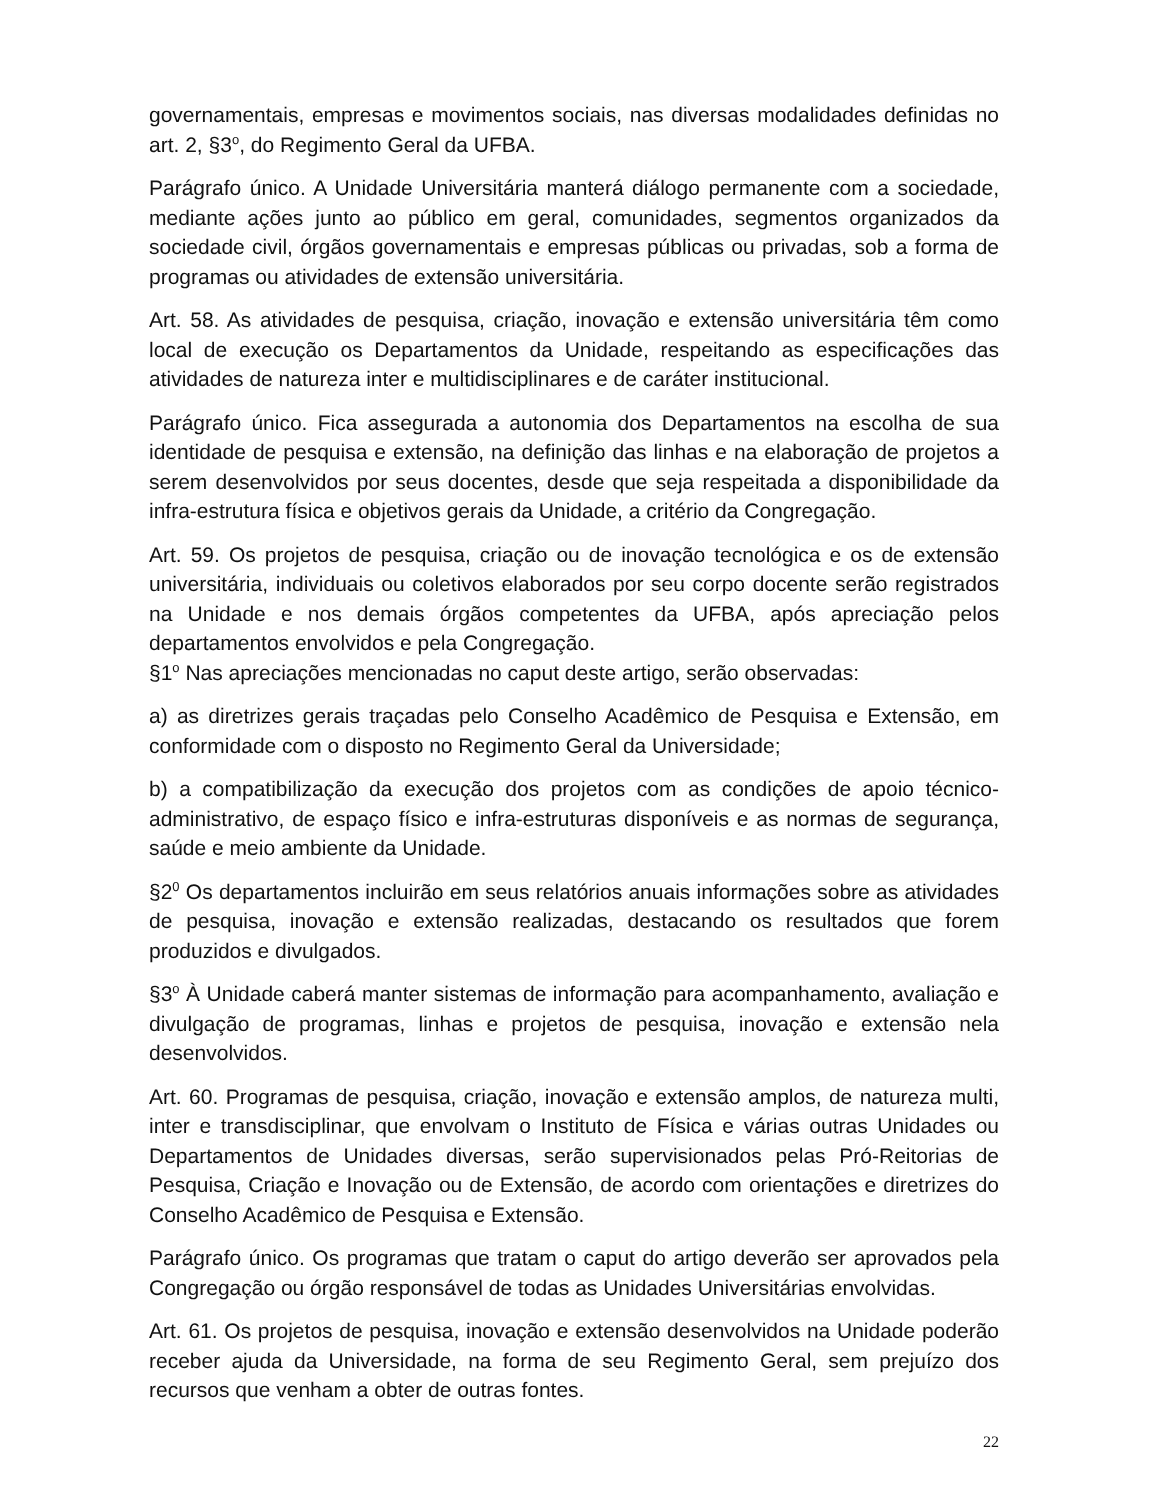governamentais, empresas e movimentos sociais, nas diversas modalidades definidas no art. 2, §3<sup>o</sup>, do Regimento Geral da UFBA.
Parágrafo único. A Unidade Universitária manterá diálogo permanente com a sociedade, mediante ações junto ao público em geral, comunidades, segmentos organizados da sociedade civil, órgãos governamentais e empresas públicas ou privadas, sob a forma de programas ou atividades de extensão universitária.
Art. 58. As atividades de pesquisa, criação, inovação e extensão universitária têm como local de execução os Departamentos da Unidade, respeitando as especificações das atividades de natureza inter e multidisciplinares e de caráter institucional.
Parágrafo único. Fica assegurada a autonomia dos Departamentos na escolha de sua identidade de pesquisa e extensão, na definição das linhas e na elaboração de projetos a serem desenvolvidos por seus docentes, desde que seja respeitada a disponibilidade da infra-estrutura física e objetivos gerais da Unidade, a critério da Congregação.
Art. 59. Os projetos de pesquisa, criação ou de inovação tecnológica e os de extensão universitária, individuais ou coletivos elaborados por seu corpo docente serão registrados na Unidade e nos demais órgãos competentes da UFBA, após apreciação pelos departamentos envolvidos e pela Congregação.
§1<sup>o</sup> Nas apreciações mencionadas no caput deste artigo, serão observadas:
a) as diretrizes gerais traçadas pelo Conselho Acadêmico de Pesquisa e Extensão, em conformidade com o disposto no Regimento Geral da Universidade;
b) a compatibilização da execução dos projetos com as condições de apoio técnico-administrativo, de espaço físico e infra-estruturas disponíveis e as normas de segurança, saúde e meio ambiente da Unidade.
§2<sup>0</sup> Os departamentos incluirão em seus relatórios anuais informações sobre as atividades de pesquisa, inovação e extensão realizadas, destacando os resultados que forem produzidos e divulgados.
§3<sup>o</sup> À Unidade caberá manter sistemas de informação para acompanhamento, avaliação e divulgação de programas, linhas e projetos de pesquisa, inovação e extensão nela desenvolvidos.
Art. 60. Programas de pesquisa, criação, inovação e extensão amplos, de natureza multi, inter e transdisciplinar, que envolvam o Instituto de Física e várias outras Unidades ou Departamentos de Unidades diversas, serão supervisionados pelas Pró-Reitorias de Pesquisa, Criação e Inovação ou de Extensão, de acordo com orientações e diretrizes do Conselho Acadêmico de Pesquisa e Extensão.
Parágrafo único. Os programas que tratam o caput do artigo deverão ser aprovados pela Congregação ou órgão responsável de todas as Unidades Universitárias envolvidas.
Art. 61. Os projetos de pesquisa, inovação e extensão desenvolvidos na Unidade poderão receber ajuda da Universidade, na forma de seu Regimento Geral, sem prejuízo dos recursos que venham a obter de outras fontes.
22